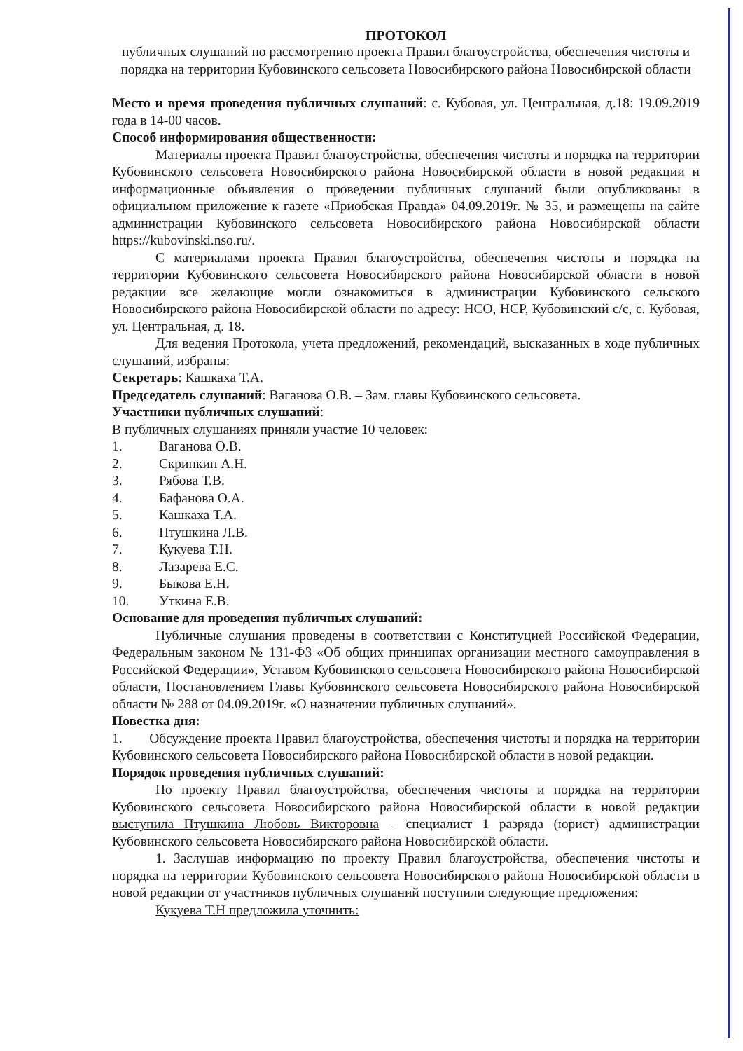ПРОТОКОЛ
публичных слушаний по рассмотрению проекта Правил благоустройства, обеспечения чистоты и порядка на территории Кубовинского сельсовета Новосибирского района Новосибирской области
Место и время проведения публичных слушаний: с. Кубовая, ул. Центральная, д.18: 19.09.2019 года в 14-00 часов.
Способ информирования общественности:
Материалы проекта Правил благоустройства, обеспечения чистоты и порядка на территории Кубовинского сельсовета Новосибирского района Новосибирской области в новой редакции и информационные объявления о проведении публичных слушаний были опубликованы в официальном приложение к газете «Приобская Правда» 04.09.2019г. № 35, и размещены на сайте администрации Кубовинского сельсовета Новосибирского района Новосибирской области https://kubovinski.nso.ru/.
С материалами проекта Правил благоустройства, обеспечения чистоты и порядка на территории Кубовинского сельсовета Новосибирского района Новосибирской области в новой редакции все желающие могли ознакомиться в администрации Кубовинского сельского Новосибирского района Новосибирской области по адресу: НСО, НСР, Кубовинский с/с, с. Кубовая, ул. Центральная, д. 18.
Для ведения Протокола, учета предложений, рекомендаций, высказанных в ходе публичных слушаний, избраны:
Секретарь: Кашкаха Т.А.
Председатель слушаний: Ваганова О.В. – Зам. главы Кубовинского сельсовета.
Участники публичных слушаний:
В публичных слушаниях приняли участие 10 человек:
1. Ваганова О.В.
2. Скрипкин А.Н.
3. Рябова Т.В.
4. Бафанова О.А.
5. Кашкаха Т.А.
6. Птушкина Л.В.
7. Кукуева Т.Н.
8. Лазарева Е.С.
9. Быкова Е.Н.
10. Уткина Е.В.
Основание для проведения публичных слушаний:
Публичные слушания проведены в соответствии с Конституцией Российской Федерации, Федеральным законом № 131-ФЗ «Об общих принципах организации местного самоуправления в Российской Федерации», Уставом Кубовинского сельсовета Новосибирского района Новосибирской области, Постановлением Главы Кубовинского сельсовета Новосибирского района Новосибирской области № 288 от 04.09.2019г. «О назначении публичных слушаний».
Повестка дня:
1. Обсуждение проекта Правил благоустройства, обеспечения чистоты и порядка на территории Кубовинского сельсовета Новосибирского района Новосибирской области в новой редакции.
Порядок проведения публичных слушаний:
По проекту Правил благоустройства, обеспечения чистоты и порядка на территории Кубовинского сельсовета Новосибирского района Новосибирской области в новой редакции выступила Птушкина Любовь Викторовна – специалист 1 разряда (юрист) администрации Кубовинского сельсовета Новосибирского района Новосибирской области.
1. Заслушав информацию по проекту Правил благоустройства, обеспечения чистоты и порядка на территории Кубовинского сельсовета Новосибирского района Новосибирской области в новой редакции от участников публичных слушаний поступили следующие предложения:
Кукуева Т.Н предложила уточнить: